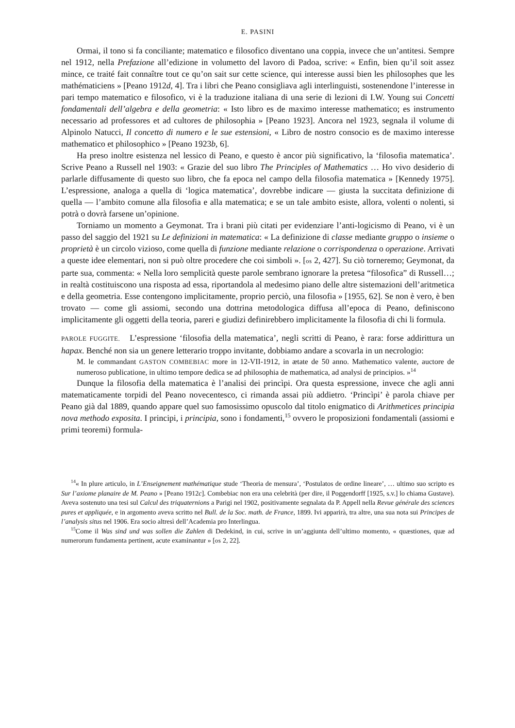E. PASINI
Ormai, il tono si fa conciliante; matematico e filosofico diventano una coppia, invece che un’antitesi. Sempre nel 1912, nella Prefazione all’edizione in volumetto del lavoro di Padoa, scrive: « Enfin, bien qu’il soit assez mince, ce traité fait connaître tout ce qu’on sait sur cette science, qui interesse aussi bien les philosophes que les mathématiciens » [Peano 1912d, 4]. Tra i libri che Peano consigliava agli interlinguisti, sostenendone l’interesse in pari tempo matematico e filosofico, vi è la traduzione italiana di una serie di lezioni di I.W. Young sui Concetti fondamentali dell’algebra e della geometria: « Isto libro es de maximo interesse mathematico; es instrumento necessario ad professores et ad cultores de philosophia » [Peano 1923]. Ancora nel 1923, segnala il volume di Alpinolo Natucci, Il concetto di numero e le sue estensioni, « Libro de nostro consocio es de maximo interesse mathematico et philosophico » [Peano 1923b, 6].
Ha preso inoltre esistenza nel lessico di Peano, e questo è ancor più significativo, la ‘filosofia matematica’. Scrive Peano a Russell nel 1903: « Grazie del suo libro The Principles of Mathematics … Ho vivo desiderio di parlarle diffusamente di questo suo libro, che fa epoca nel campo della filosofia matematica » [Kennedy 1975]. L’espressione, analoga a quella di ‘logica matematica’, dovrebbe indicare — giusta la succitata definizione di quella — l’ambito comune alla filosofia e alla matematica; e se un tale ambito esiste, allora, volenti o nolenti, si potrà o dovrà farsene un’opinione.
Torniamo un momento a Geymonat. Tra i brani più citati per evidenziare l’anti-logicismo di Peano, vi è un passo del saggio del 1921 su Le definizioni in matematica: « La definizione di classe mediante gruppo o insieme o proprietà è un circolo vizioso, come quella di funzione mediante relazione o corrispondenza o operazione. Arrivati a queste idee elementari, non si può oltre procedere che coi simboli ». [os 2, 427]. Su ciò torneremo; Geymonat, da parte sua, commenta: « Nella loro semplicità queste parole sembrano ignorare la pretesa “filosofica” di Russell…; in realtà costituiscono una risposta ad essa, riportandola al medesimo piano delle altre sistemazioni dell’aritmetica e della geometria. Esse contengono implicitamente, proprio perciò, una filosofia » [1955, 62]. Se non è vero, è ben trovato — come gli assiomi, secondo una dottrina metodologica diffusa all’epoca di Peano, definiscono implicitamente gli oggetti della teoria, pareri e giudizi definirebbero implicitamente la filosofia di chi li formula.
PAROLE FUGGITE. L’espressione ‘filosofia della matematica’, negli scritti di Peano, è rara: forse addirittura un hapax. Benché non sia un genere letterario troppo invitante, dobbiamo andare a scovarla in un necrologio:
M. le commandant GASTON COMBEBIAC more in 12-VII-1912, in ætate de 50 anno. Mathematico valente, auctore de numeroso publicatione, in ultimo tempore dedica se ad philosophia de mathematica, ad analysi de principios. »<sup>14</sup>
Dunque la filosofia della matematica è l’analisi dei princìpi. Ora questa espressione, invece che agli anni matematicamente torpidi del Peano novecentesco, ci rimanda assai più addietro. ‘Princìpi’ è parola chiave per Peano già dal 1889, quando appare quel suo famosissimo opuscolo dal titolo enigmatico di Arithmetices principia nova methodo exposita. I principi, i principia, sono i fondamenti,<sup>15</sup> ovvero le proposizioni fondamentali (assiomi e primi teoremi) formula-
<sup>14</sup> « In plure articulo, in L’Enseignement mathématique stude ‘Theoria de mensura’, ‘Postulatos de ordine lineare’, … ultimo suo scripto es Sur l’axiome planaire de M. Peano » [Peano 1912c]. Combebiac non era una celebrità (per dire, il Poggendorff [1925, s.v.] lo chiama Gustave). Aveva sostenuto una tesi sul Calcul des triquaternions a Parigi nel 1902, positivamente segnalata da P. Appell nella Revue générale des sciences pures et appliquée, e in argomento aveva scritto nel Bull. de la Soc. math. de France, 1899. Ivi apparirà, tra altre, una sua nota sui Principes de l’analysis situs nel 1906. Era socio altresì dell’Academia pro Interlingua.
<sup>15</sup> Come il Was sind und was sollen die Zahlen di Dedekind, in cui, scrive in un’aggiunta dell’ultimo momento, « quæstiones, quæ ad numerorum fundamenta pertinent, acute examinantur » [os 2, 22].